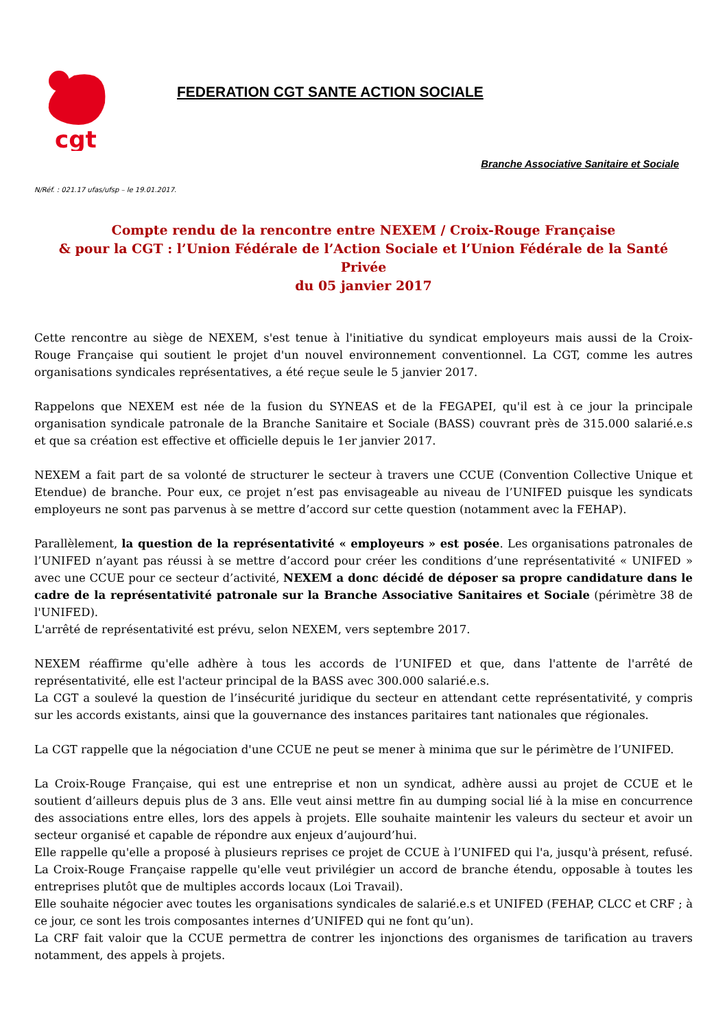cgt
FEDERATION CGT SANTE ACTION SOCIALE
Branche Associative Sanitaire et Sociale
N/Réf. : 021.17 ufas/ufsp – le 19.01.2017.
Compte rendu de la rencontre entre NEXEM / Croix-Rouge Française
& pour la CGT : l’Union Fédérale de l’Action Sociale et l’Union Fédérale de la Santé Privée
du 05 janvier 2017
Cette rencontre au siège de NEXEM, s'est tenue à l'initiative du syndicat employeurs mais aussi de la Croix-Rouge Française qui soutient le projet d'un nouvel environnement conventionnel. La CGT, comme les autres organisations syndicales représentatives, a été reçue seule le 5 janvier 2017.
Rappelons que NEXEM est née de la fusion du SYNEAS et de la FEGAPEI, qu'il est à ce jour la principale organisation syndicale patronale de la Branche Sanitaire et Sociale (BASS) couvrant près de 315.000 salarié.e.s et que sa création est effective et officielle depuis le 1er janvier 2017.
NEXEM a fait part de sa volonté de structurer le secteur à travers une CCUE (Convention Collective Unique et Etendue) de branche. Pour eux, ce projet n’est pas envisageable au niveau de l’UNIFED puisque les syndicats employeurs ne sont pas parvenus à se mettre d’accord sur cette question (notamment avec la FEHAP).
Parallèlement, la question de la représentativité « employeurs » est posée. Les organisations patronales de l’UNIFED n’ayant pas réussi à se mettre d’accord pour créer les conditions d’une représentativité « UNIFED » avec une CCUE pour ce secteur d’activité, NEXEM a donc décidé de déposer sa propre candidature dans le cadre de la représentativité patronale sur la Branche Associative Sanitaires et Sociale (périmètre 38 de l'UNIFED).
L'arrêté de représentativité est prévu, selon NEXEM, vers septembre 2017.
NEXEM réaffirme qu'elle adhère à tous les accords de l’UNIFED et que, dans l'attente de l'arrêté de représentativité, elle est l'acteur principal de la BASS avec 300.000 salarié.e.s.
La CGT a soulevé la question de l’insécurité juridique du secteur en attendant cette représentativité, y compris sur les accords existants, ainsi que la gouvernance des instances paritaires tant nationales que régionales.
La CGT rappelle que la négociation d'une CCUE ne peut se mener à minima que sur le périmètre de l’UNIFED.
La Croix-Rouge Française, qui est une entreprise et non un syndicat, adhère aussi au projet de CCUE et le soutient d’ailleurs depuis plus de 3 ans. Elle veut ainsi mettre fin au dumping social lié à la mise en concurrence des associations entre elles, lors des appels à projets. Elle souhaite maintenir les valeurs du secteur et avoir un secteur organisé et capable de répondre aux enjeux d’aujourd’hui.
Elle rappelle qu'elle a proposé à plusieurs reprises ce projet de CCUE à l’UNIFED qui l'a, jusqu'à présent, refusé. La Croix-Rouge Française rappelle qu'elle veut privilégier un accord de branche étendu, opposable à toutes les entreprises plutôt que de multiples accords locaux (Loi Travail).
Elle souhaite négocier avec toutes les organisations syndicales de salarié.e.s et UNIFED (FEHAP, CLCC et CRF ; à ce jour, ce sont les trois composantes internes d’UNIFED qui ne font qu’un).
La CRF fait valoir que la CCUE permettra de contrer les injonctions des organismes de tarification au travers notamment, des appels à projets.